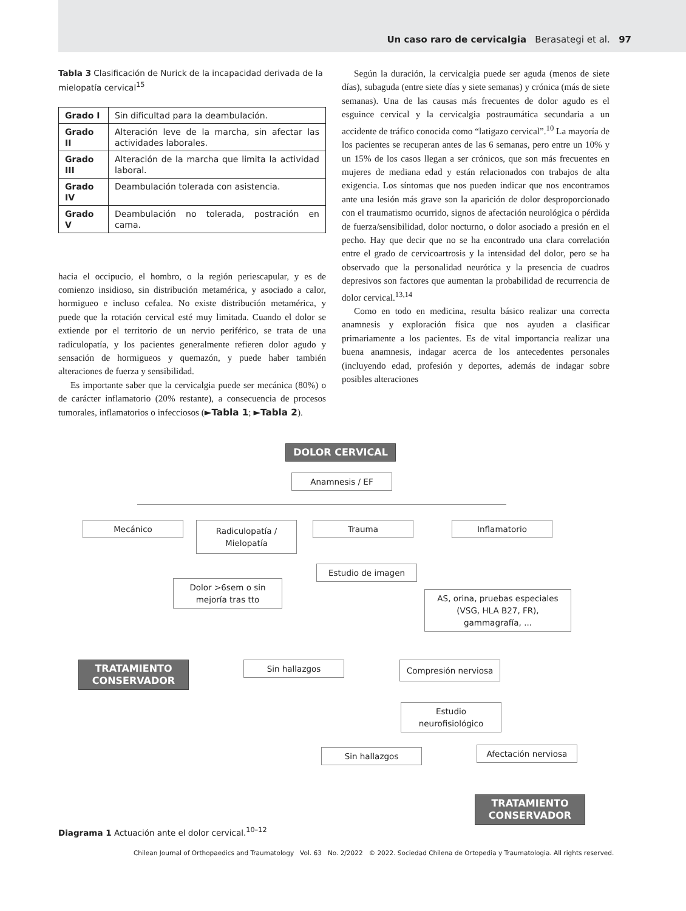Un caso raro de cervicalgia Berasategi et al. 97
Tabla 3 Clasificación de Nurick de la incapacidad derivada de la mielopatía cervical<sup>15</sup>
| Grado I | Sin dificultad para la deambulación. |
| Grado II | Alteración leve de la marcha, sin afectar las actividades laborales. |
| Grado III | Alteración de la marcha que limita la actividad laboral. |
| Grado IV | Deambulación tolerada con asistencia. |
| Grado V | Deambulación no tolerada, postración en cama. |
hacia el occipucio, el hombro, o la región periescapular, y es de comienzo insidioso, sin distribución metamérica, y asociado a calor, hormigueo e incluso cefalea. No existe distribución metamérica, y puede que la rotación cervical esté muy limitada. Cuando el dolor se extiende por el territorio de un nervio periférico, se trata de una radiculopatía, y los pacientes generalmente refieren dolor agudo y sensación de hormigueos y quemazón, y puede haber también alteraciones de fuerza y sensibilidad.
Es importante saber que la cervicalgia puede ser mecánica (80%) o de carácter inflamatorio (20% restante), a consecuencia de procesos tumorales, inflamatorios o infecciosos (►Tabla 1; ►Tabla 2).
Según la duración, la cervicalgia puede ser aguda (menos de siete días), subaguda (entre siete días y siete semanas) y crónica (más de siete semanas). Una de las causas más frecuentes de dolor agudo es el esguince cervical y la cervicalgia postraumática secundaria a un accidente de tráfico conocida como “latigazo cervical”.<sup>10</sup> La mayoría de los pacientes se recuperan antes de las 6 semanas, pero entre un 10% y un 15% de los casos llegan a ser crónicos, que son más frecuentes en mujeres de mediana edad y están relacionados con trabajos de alta exigencia. Los síntomas que nos pueden indicar que nos encontramos ante una lesión más grave son la aparición de dolor desproporcionado con el traumatismo ocurrido, signos de afectación neurológica o pérdida de fuerza/sensibilidad, dolor nocturno, o dolor asociado a presión en el pecho. Hay que decir que no se ha encontrado una clara correlación entre el grado de cervicoartrosis y la intensidad del dolor, pero se ha observado que la personalidad neurótica y la presencia de cuadros depresivos son factores que aumentan la probabilidad de recurrencia de dolor cervical.<sup>13,14</sup>
Como en todo en medicina, resulta básico realizar una correcta anamnesis y exploración física que nos ayuden a clasificar primariamente a los pacientes. Es de vital importancia realizar una buena anamnesis, indagar acerca de los antecedentes personales (incluyendo edad, profesión y deportes, además de indagar sobre posibles alteraciones
DOLOR CERVICAL
Anamnesis / EF
Mecánico
Radiculopatía /
Mielopatía
Trauma Inflamatorio
Estudio de imagen
Dolor >6sem o sin
mejoría tras tto
AS, orina, pruebas especiales
(VSG, HLA B27, FR),
gammagrafía, ...
TRATAMIENTO
CONSERVADOR
Sin hallazgos Compresión nerviosa
Estudio
neurofisiológico
Sin hallazgos Afectación nerviosa
TRATAMIENTO
CONSERVADOR
Diagrama 1 Actuación ante el dolor cervical.<sup>10–12</sup>
Chilean Journal of Orthopaedics and Traumatology Vol. 63 No. 2/2022 © 2022. Sociedad Chilena de Ortopedia y Traumatologia. All rights reserved.